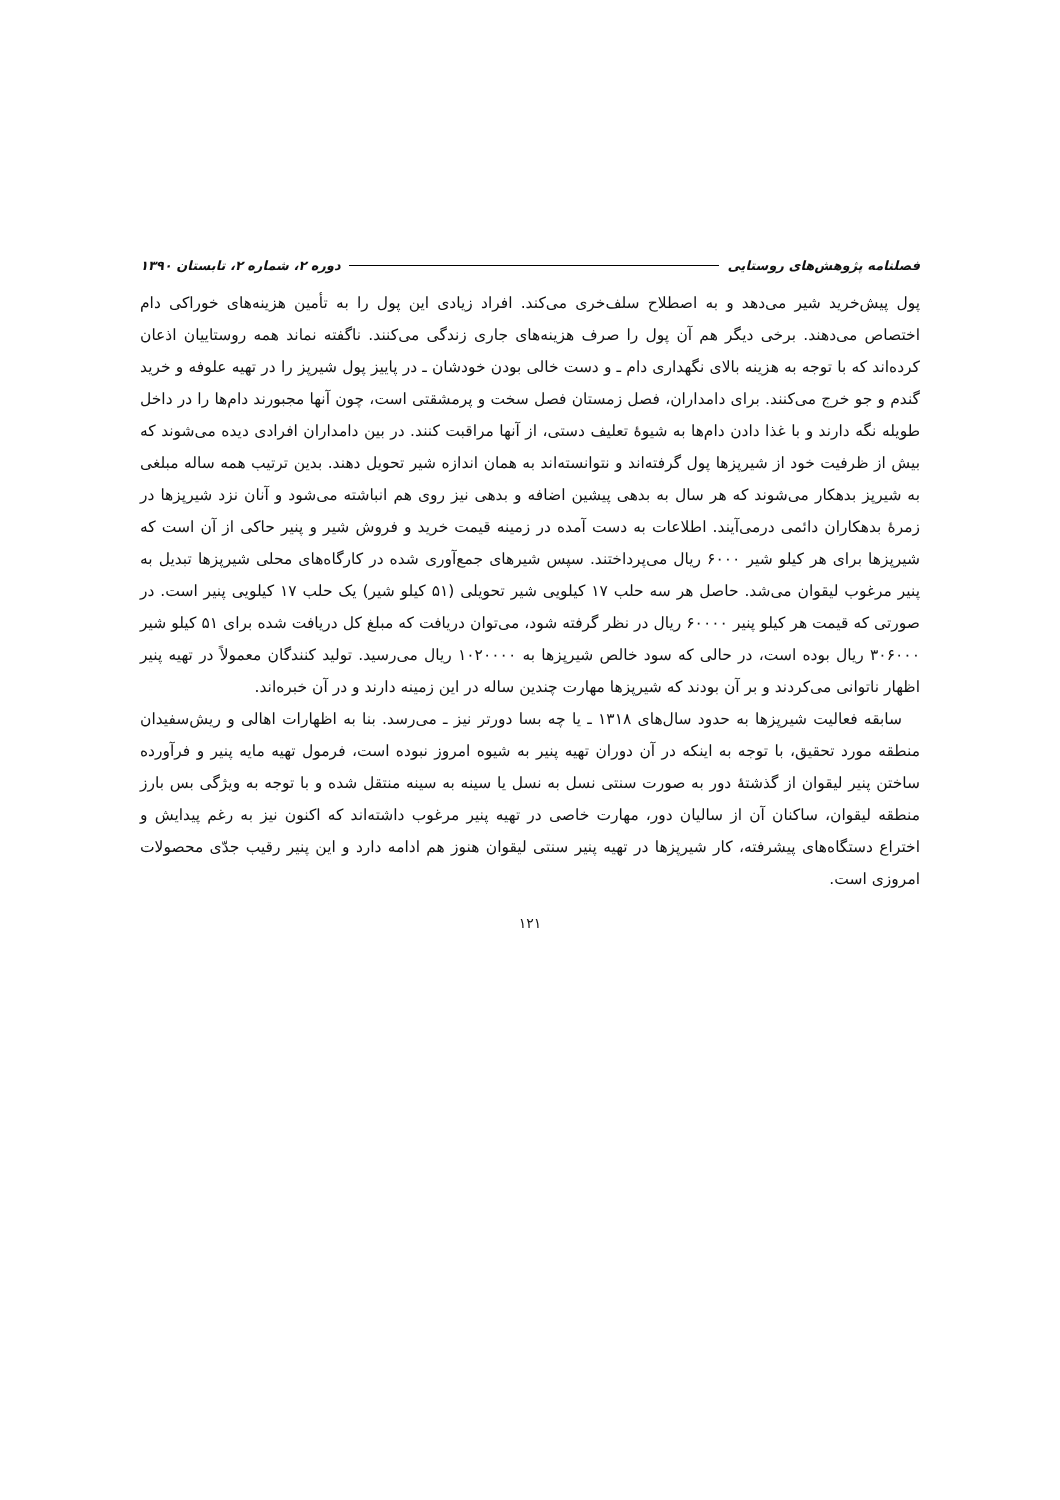فصلنامه پژوهش‌های روستایی دوره ۲، شماره ۲، تابستان ۱۳۹۰
پول پیش‌خرید شیر می‌دهد و به اصطلاح سلف‌خری می‌کند. افراد زیادی این پول را به تأمین هزینه‌های خوراکی دام اختصاص می‌دهند. برخی دیگر هم آن پول را صرف هزینه‌های جاری زندگی می‌کنند. ناگفته نماند همه روستاییان اذعان کرده‌اند که با توجه به هزینه بالای نگهداری دام ـ و دست خالی بودن خودشان ـ در پاییز پول شیرپز را در تهیه علوفه و خرید گندم و جو خرج می‌کنند. برای دامداران، فصل زمستان فصل سخت و پرمشقتی است، چون آنها مجبورند دام‌ها را در داخل طویله نگه دارند و با غذا دادن دام‌ها به شیوهٔ تعلیف دستی، از آنها مراقبت کنند. در بین دامداران افرادی دیده می‌شوند که بیش از ظرفیت خود از شیرپزها پول گرفته‌اند و نتوانسته‌اند به همان اندازه شیر تحویل دهند. بدین ترتیب همه ساله مبلغی به شیرپز بدهکار می‌شوند که هر سال به بدهی پیشین اضافه و بدهی نیز روی هم انباشته می‌شود و آنان نزد شیرپزها در زمرهٔ بدهکاران دائمی درمی‌آیند. اطلاعات به دست آمده در زمینه قیمت خرید و فروش شیر و پنیر حاکی از آن است که شیرپزها برای هر کیلو شیر ۶۰۰۰ ریال می‌پرداختند. سپس شیرهای جمع‌آوری شده در کارگاه‌های محلی شیرپزها تبدیل به پنیر مرغوب لیقوان می‌شد. حاصل هر سه حلب ۱۷ کیلویی شیر تحویلی (۵۱ کیلو شیر) یک حلب ۱۷ کیلویی پنیر است. در صورتی که قیمت هر کیلو پنیر ۶۰۰۰۰ ریال در نظر گرفته شود، می‌توان دریافت که مبلغ کل دریافت شده برای ۵۱ کیلو شیر ۳۰۶۰۰۰ ریال بوده است، در حالی که سود خالص شیرپزها به ۱۰۲۰۰۰۰ ریال می‌رسید. تولید کنندگان معمولاً در تهیه پنیر اظهار ناتوانی می‌کردند و بر آن بودند که شیرپزها مهارت چندین ساله در این زمینه دارند و در آن خبره‌اند.
سابقه فعالیت شیرپزها به حدود سال‌های ۱۳۱۸ ـ یا چه بسا دورتر نیز ـ می‌رسد. بنا به اظهارات اهالی و ریش‌سفیدان منطقه مورد تحقیق، با توجه به اینکه در آن دوران تهیه پنیر به شیوه امروز نبوده است، فرمول تهیه مایه پنیر و فرآورده ساختن پنیر لیقوان از گذشتهٔ دور به صورت سنتی نسل به نسل یا سینه به سینه منتقل شده و با توجه به ویژگی بس بارز منطقه لیقوان، ساکنان آن از سالیان دور، مهارت خاصی در تهیه پنیر مرغوب داشته‌اند که اکنون نیز به رغم پیدایش و اختراع دستگاه‌های پیشرفته، کار شیرپزها در تهیه پنیر سنتی لیقوان هنوز هم ادامه دارد و این پنیر رقیب جدّی محصولات امروزی است.
۱۲۱